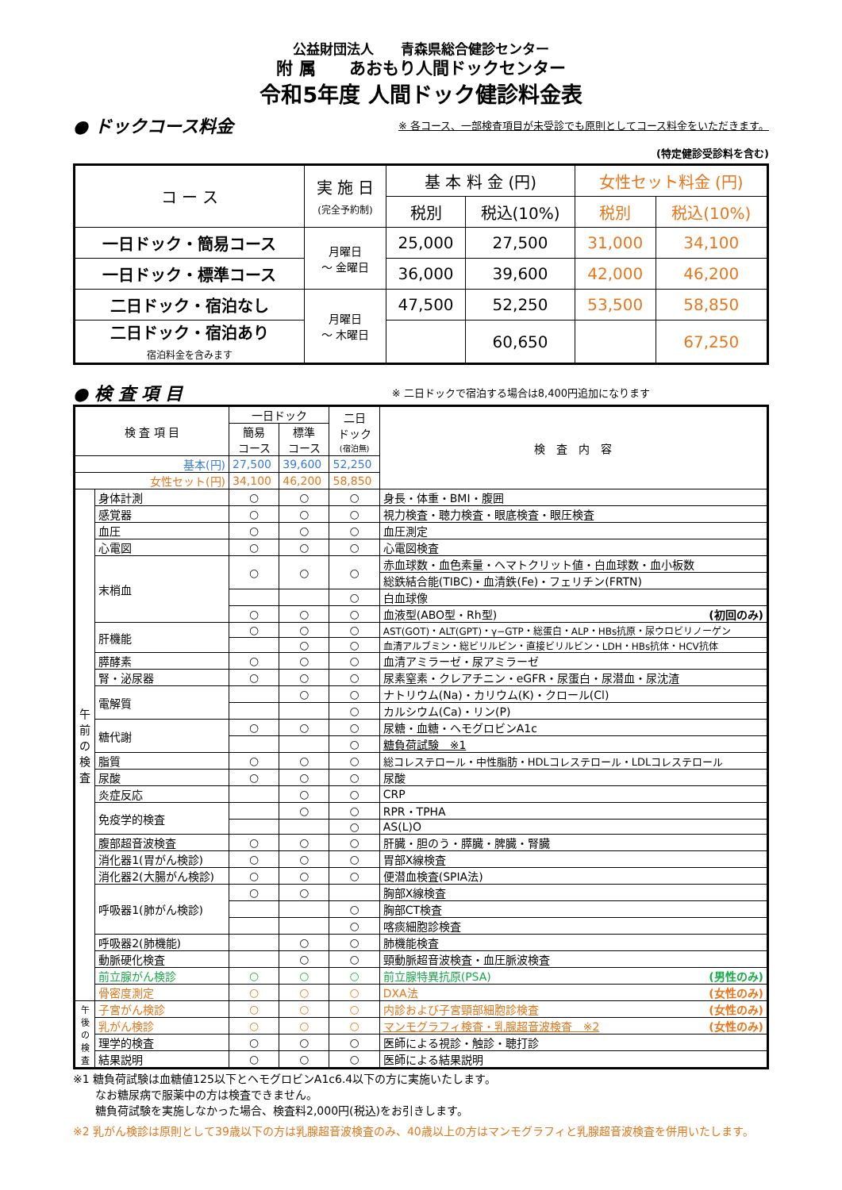公益財団法人　　青森県総合健診センター
附 属　　あおもり人間ドックセンター
令和5年度 人間ドック健診料金表
● ドックコース料金
※ 各コース、一部検査項目が未受診でも原則としてコース料金をいただきます。
(特定健診受診料を含む)
| コ ー ス | 実 施 日 (完全予約制) | 基 本 料 金 (円) | | 女性セット料金 (円) | |
| --- | --- | --- | --- | --- | --- |
| | | 税別 | 税込(10%) | 税別 | 税込(10%) |
| 一日ドック・簡易コース | 月曜日 ～ 金曜日 | 25,000 | 27,500 | 31,000 | 34,100 |
| 一日ドック・標準コース | | 36,000 | 39,600 | 42,000 | 46,200 |
| 二日ドック・宿泊なし | 月曜日 ～ 木曜日 | 47,500 | 52,250 | 53,500 | 58,850 |
| 二日ドック・宿泊あり 宿泊料金を含みます | | | 60,650 | | 67,250 |
● 検 査 項 目
※ 二日ドックで宿泊する場合は8,400円追加になります
| 検 査 項 目 | | 一日ドック | | 二日 ドック (宿泊無) | 検 査 内 容 |
| | | 簡易 コース | 標準 コース | | |
| 基本(円) | | 27,500 | 39,600 | 52,250 | |
| 女性セット(円) | | 34,100 | 46,200 | 58,850 | |
| 午 前 の 検 査 | 身体計測 | ○ | ○ | ○ | 身長・体重・BMI・腹囲 |
| | 感覚器 | ○ | ○ | ○ | 視力検査・聴力検査・眼底検査・眼圧検査 |
| | 血圧 | ○ | ○ | ○ | 血圧測定 |
| | 心電図 | ○ | ○ | ○ | 心電図検査 |
| | 末梢血 | ○ | ○ | ○ | 赤血球数・血色素量・ヘマトクリット値・白血球数・血小板数 |
| | | | | | 総鉄結合能(TIBC)・血清鉄(Fe)・フェリチン(FRTN) |
| | | | | ○ | 白血球像 |
| | | ○ | ○ | ○ | 血液型(ABO型・Rh型) (初回のみ) |
| | 肝機能 | ○ | ○ | ○ | AST(GOT)・ALT(GPT)・γ−GTP・総蛋白・ALP・HBs抗原・尿ウロビリノーゲン |
| | | | ○ | ○ | 血清アルブミン・総ビリルビン・直接ビリルビン・LDH・HBs抗体・HCV抗体 |
| | 膵酵素 | ○ | ○ | ○ | 血清アミラーゼ・尿アミラーゼ |
| | 腎・泌尿器 | ○ | ○ | ○ | 尿素窒素・クレアチニン・eGFR・尿蛋白・尿潜血・尿沈渣 |
| | 電解質 | | ○ | ○ | ナトリウム(Na)・カリウム(K)・クロール(Cl) |
| | | | | ○ | カルシウム(Ca)・リン(P) |
| | 糖代謝 | ○ | ○ | ○ | 尿糖・血糖・ヘモグロビンA1c |
| | | | | ○ | 糖負荷試験 ※1 |
| | 脂質 | ○ | ○ | ○ | 総コレステロール・中性脂肪・HDLコレステロール・LDLコレステロール |
| | 尿酸 | ○ | ○ | ○ | 尿酸 |
| | 炎症反応 | | ○ | ○ | CRP |
| | 免疫学的検査 | | ○ | ○ | RPR・TPHA |
| | | | | ○ | AS(L)O |
| | 腹部超音波検査 | ○ | ○ | ○ | 肝臓・胆のう・膵臓・脾臓・腎臓 |
| | 消化器1(胃がん検診) | ○ | ○ | ○ | 胃部X線検査 |
| | 消化器2(大腸がん検診) | ○ | ○ | ○ | 便潜血検査(SPIA法) |
| | 呼吸器1(肺がん検診) | ○ | ○ | | 胸部X線検査 |
| | | | | ○ | 胸部CT検査 |
| | | | | ○ | 喀痰細胞診検査 |
| | 呼吸器2(肺機能) | | ○ | ○ | 肺機能検査 |
| | 動脈硬化検査 | | ○ | ○ | 頸動脈超音波検査・血圧脈波検査 |
| | 前立腺がん検診 | ○ | ○ | ○ | 前立腺特異抗原(PSA) (男性のみ) |
| | 骨密度測定 | ○ | ○ | ○ | DXA法 (女性のみ) |
| 午 後 の 検 査 | 子宮がん検診 | ○ | ○ | ○ | 内診および子宮頸部細胞診検査 (女性のみ) |
| | 乳がん検診 | ○ | ○ | ○ | マンモグラフィ検査・乳腺超音波検査 ※2 (女性のみ) |
| | 理学的検査 | ○ | ○ | ○ | 医師による視診・触診・聴打診 |
| | 結果説明 | ○ | ○ | ○ | 医師による結果説明 |
※1 糖負荷試験は血糖値125以下とヘモグロビンA1c6.4以下の方に実施いたします。
　　なお糖尿病で服薬中の方は検査できません。
　　糖負荷試験を実施しなかった場合、検査料2,000円(税込)をお引きします。
※2 乳がん検診は原則として39歳以下の方は乳腺超音波検査のみ、40歳以上の方はマンモグラフィと乳腺超音波検査を併用いたします。